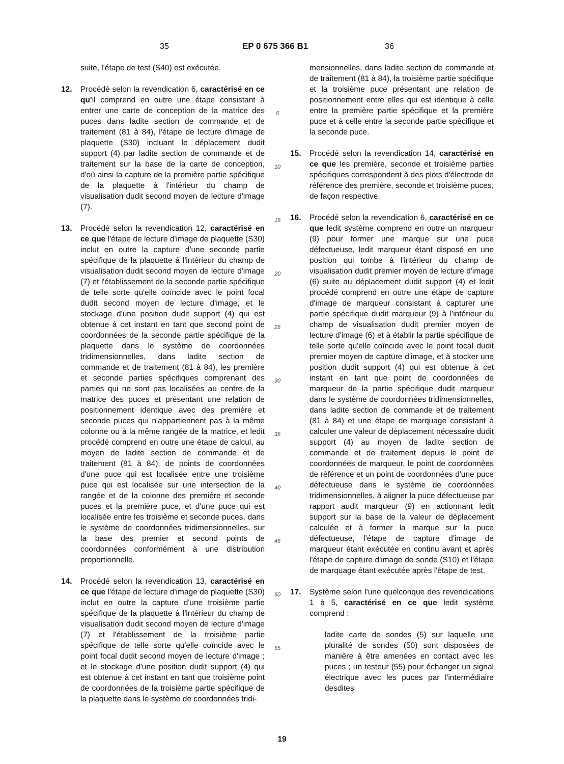35 EP 0 675 366 B1 36
suite, l'étape de test (S40) est exécutée.
12. Procédé selon la revendication 6, caractérisé en ce qu'il comprend en outre une étape consistant à entrer une carte de conception de la matrice des puces dans ladite section de commande et de traitement (81 à 84), l'étape de lecture d'image de plaquette (S30) incluant le déplacement dudit support (4) par ladite section de commande et de traitement sur la base de la carte de conception, d'où ainsi la capture de la première partie spécifique de la plaquette à l'intérieur du champ de visualisation dudit second moyen de lecture d'image (7).
13. Procédé selon la revendication 12, caractérisé en ce que l'étape de lecture d'image de plaquette (S30) inclut en outre la capture d'une seconde partie spécifique de la plaquette à l'intérieur du champ de visualisation dudit second moyen de lecture d'image (7) et l'établissement de la seconde partie spécifique de telle sorte qu'elle coïncide avec le point focal dudit second moyen de lecture d'image, et le stockage d'une position dudit support (4) qui est obtenue à cet instant en tant que second point de coordonnées de la seconde partie spécifique de la plaquette dans le système de coordonnées tridimensionnelles, dans ladite section de commande et de traitement (81 à 84), les première et seconde parties spécifiques comprenant des parties qui ne sont pas localisées au centre de la matrice des puces et présentant une relation de positionnement identique avec des première et seconde puces qui n'appartiennent pas à la même colonne ou à la même rangée de la matrice, et ledit procédé comprend en outre une étape de calcul, au moyen de ladite section de commande et de traitement (81 à 84), de points de coordonnées d'une puce qui est localisée entre une troisième puce qui est localisée sur une intersection de la rangée et de la colonne des première et seconde puces et la première puce, et d'une puce qui est localisée entre les troisième et seconde puces, dans le système de coordonnées tridimensionnelles, sur la base des premier et second points de coordonnées conformément à une distribution proportionnelle.
14. Procédé selon la revendication 13, caractérisé en ce que l'étape de lecture d'image de plaquette (S30) inclut en outre la capture d'une troisième partie spécifique de la plaquette à l'intérieur du champ de visualisation dudit second moyen de lecture d'image (7) et l'établissement de la troisième partie spécifique de telle sorte qu'elle coïncide avec le point focal dudit second moyen de lecture d'image ; et le stockage d'une position dudit support (4) qui est obtenue à cet instant en tant que troisième point de coordonnées de la troisième partie spécifique de la plaquette dans le système de coordonnées tridi-
5
10
15
20
25
30
35
40
45
50
55
mensionnelles, dans ladite section de commande et de traitement (81 à 84), la troisième partie spécifique et la troisième puce présentant une relation de positionnement entre elles qui est identique à celle entre la première partie spécifique et la première puce et à celle entre la seconde partie spécifique et la seconde puce.
15. Procédé selon la revendication 14, caractérisé en ce que les première, seconde et troisième parties spécifiques correspondent à des plots d'électrode de référence des première, seconde et troisième puces, de façon respective.
16. Procédé selon la revendication 6, caractérisé en ce que ledit système comprend en outre un marqueur (9) pour former une marque sur une puce défectueuse, ledit marqueur étant disposé en une position qui tombe à l'intérieur du champ de visualisation dudit premier moyen de lecture d'image (6) suite au déplacement dudit support (4) et ledit procédé comprend en outre une étape de capture d'image de marqueur consistant à capturer une partie spécifique dudit marqueur (9) à l'intérieur du champ de visualisation dudit premier moyen de lecture d'image (6) et à établir la partie spécifique de telle sorte qu'elle coïncide avec le point focal dudit premier moyen de capture d'image, et à stocker une position dudit support (4) qui est obtenue à cet instant en tant que point de coordonnées de marqueur de la partie spécifique dudit marqueur dans le système de coordonnées tridimensionnelles, dans ladite section de commande et de traitement (81 à 84) et une étape de marquage consistant à calculer une valeur de déplacement nécessaire dudit support (4) au moyen de ladite section de commande et de traitement depuis le point de coordonnées de marqueur, le point de coordonnées de référence et un point de coordonnées d'une puce défectueuse dans le système de coordonnées tridimensionnelles, à aligner la puce défectueuse par rapport audit marqueur (9) en actionnant ledit support sur la base de la valeur de déplacement calculée et à former la marque sur la puce défectueuse, l'étape de capture d'image de marqueur étant exécutée en continu avant et après l'étape de capture d'image de sonde (S10) et l'étape de marquage étant exécutée après l'étape de test.
17. Système selon l'une quelconque des revendications 1 à 5, caractérisé en ce que ledit système comprend :
ladite carte de sondes (5) sur laquelle une pluralité de sondes (50) sont disposées de manière à être amenées en contact avec les puces ; un testeur (55) pour échanger un signal électrique avec les puces par l'intermédiaire desdites
19